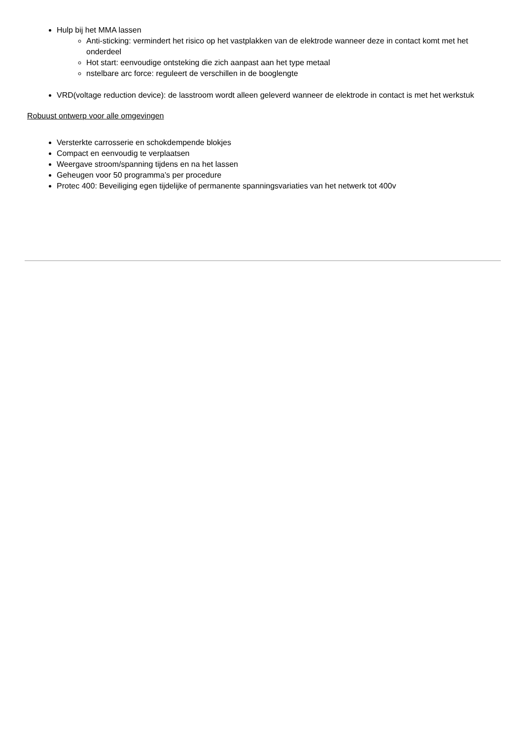Hulp bij het MMA lassen
Anti-sticking: vermindert het risico op het vastplakken van de elektrode wanneer deze in contact komt met het onderdeel
Hot start: eenvoudige ontsteking die zich aanpast aan het type metaal
nstelbare arc force: reguleert de verschillen in de booglengte
VRD(voltage reduction device): de lasstroom wordt alleen geleverd wanneer de elektrode in contact is met het werkstuk
Robuust ontwerp voor alle omgevingen
Versterkte carrosserie en schokdempende blokjes
Compact en eenvoudig te verplaatsen
Weergave stroom/spanning tijdens en na het lassen
Geheugen voor 50 programma’s per procedure
Protec 400: Beveiliging egen tijdelijke of permanente spanningsvariaties van het netwerk tot 400v